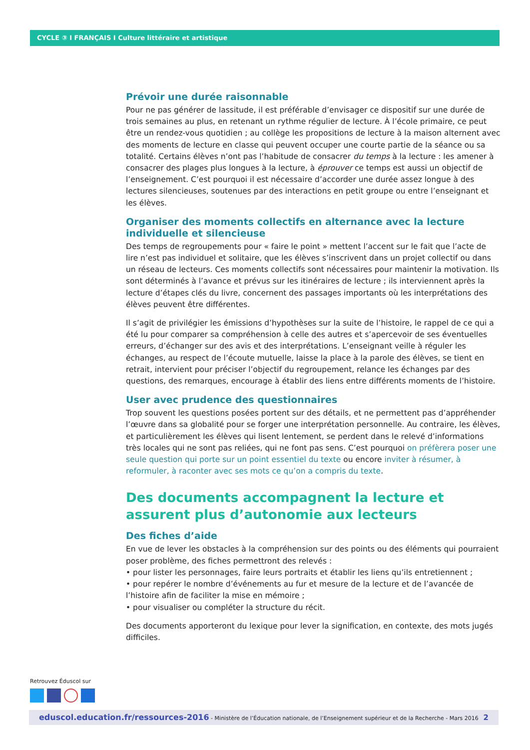CYCLE ③ I FRANÇAIS I Culture littéraire et artistique
Prévoir une durée raisonnable
Pour ne pas générer de lassitude, il est préférable d’envisager ce dispositif sur une durée de trois semaines au plus, en retenant un rythme régulier de lecture. À l’école primaire, ce peut être un rendez-vous quotidien ; au collège les propositions de lecture à la maison alternent avec des moments de lecture en classe qui peuvent occuper une courte partie de la séance ou sa totalité. Certains élèves n’ont pas l’habitude de consacrer du temps à la lecture : les amener à consacrer des plages plus longues à la lecture, à éprouver ce temps est aussi un objectif de l’enseignement. C’est pourquoi il est nécessaire d’accorder une durée assez longue à des lectures silencieuses, soutenues par des interactions en petit groupe ou entre l’enseignant et les élèves.
Organiser des moments collectifs en alternance avec la lecture individuelle et silencieuse
Des temps de regroupements pour « faire le point » mettent l’accent sur le fait que l’acte de lire n’est pas individuel et solitaire, que les élèves s’inscrivent dans un projet collectif ou dans un réseau de lecteurs. Ces moments collectifs sont nécessaires pour maintenir la motivation. Ils sont déterminés à l’avance et prévus sur les itinéraires de lecture ; ils interviennent après la lecture d’étapes clés du livre, concernent des passages importants où les interprétations des élèves peuvent être différentes.
Il s’agit de privilégier les émissions d’hypothèses sur la suite de l’histoire, le rappel de ce qui a été lu pour comparer sa compréhension à celle des autres et s’apercevoir de ses éventuelles erreurs, d’échanger sur des avis et des interprétations. L’enseignant veille à réguler les échanges, au respect de l’écoute mutuelle, laisse la place à la parole des élèves, se tient en retrait, intervient pour préciser l’objectif du regroupement, relance les échanges par des questions, des remarques, encourage à établir des liens entre différents moments de l’histoire.
User avec prudence des questionnaires
Trop souvent les questions posées portent sur des détails, et ne permettent pas d’appréhender l’œuvre dans sa globalité pour se forger une interprétation personnelle. Au contraire, les élèves, et particulièrement les élèves qui lisent lentement, se perdent dans le relevé d’informations très locales qui ne sont pas reliées, qui ne font pas sens. C’est pourquoi on préfèrera poser une seule question qui porte sur un point essentiel du texte ou encore inviter à résumer, à reformuler, à raconter avec ses mots ce qu’on a compris du texte.
Des documents accompagnent la lecture et assurent plus d’autonomie aux lecteurs
Des fiches d’aide
En vue de lever les obstacles à la compréhension sur des points ou des éléments qui pourraient poser problème, des fiches permettront des relevés :
• pour lister les personnages, faire leurs portraits et établir les liens qu’ils entretiennent ;
• pour repérer le nombre d’événements au fur et mesure de la lecture et de l’avancée de l’histoire afin de faciliter la mise en mémoire ;
• pour visualiser ou compléter la structure du récit.
Des documents apporteront du lexique pour lever la signification, en contexte, des mots jugés difficiles.
Retrouvez Éduscol sur
eduscol.education.fr/ressources-2016 - Ministère de l’Éducation nationale, de l’Enseignement supérieur et de la Recherche - Mars 2016 2